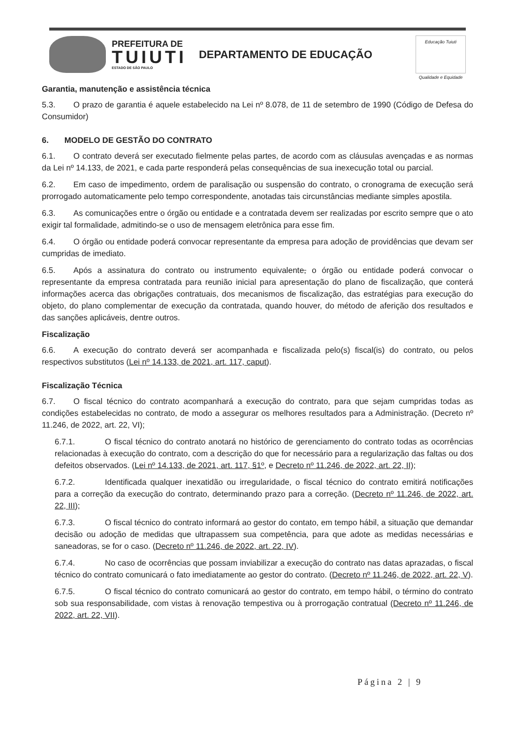PREFEITURA DE
TUIUTI
ESTADO DE SÃO PAULO
DEPARTAMENTO DE EDUCAÇÃO
Educação Tuiuti
Qualidade e Equidade
Garantia, manutenção e assistência técnica
5.3. O prazo de garantia é aquele estabelecido na Lei nº 8.078, de 11 de setembro de 1990 (Código de Defesa do Consumidor)
6. MODELO DE GESTÃO DO CONTRATO
6.1. O contrato deverá ser executado fielmente pelas partes, de acordo com as cláusulas avençadas e as normas da Lei nº 14.133, de 2021, e cada parte responderá pelas consequências de sua inexecução total ou parcial.
6.2. Em caso de impedimento, ordem de paralisação ou suspensão do contrato, o cronograma de execução será prorrogado automaticamente pelo tempo correspondente, anotadas tais circunstâncias mediante simples apostila.
6.3. As comunicações entre o órgão ou entidade e a contratada devem ser realizadas por escrito sempre que o ato exigir tal formalidade, admitindo-se o uso de mensagem eletrônica para esse fim.
6.4. O órgão ou entidade poderá convocar representante da empresa para adoção de providências que devam ser cumpridas de imediato.
6.5. Após a assinatura do contrato ou instrumento equivalente, o órgão ou entidade poderá convocar o representante da empresa contratada para reunião inicial para apresentação do plano de fiscalização, que conterá informações acerca das obrigações contratuais, dos mecanismos de fiscalização, das estratégias para execução do objeto, do plano complementar de execução da contratada, quando houver, do método de aferição dos resultados e das sanções aplicáveis, dentre outros.
Fiscalização
6.6. A execução do contrato deverá ser acompanhada e fiscalizada pelo(s) fiscal(is) do contrato, ou pelos respectivos substitutos (Lei nº 14.133, de 2021, art. 117, caput).
Fiscalização Técnica
6.7. O fiscal técnico do contrato acompanhará a execução do contrato, para que sejam cumpridas todas as condições estabelecidas no contrato, de modo a assegurar os melhores resultados para a Administração. (Decreto nº 11.246, de 2022, art. 22, VI);
6.7.1. O fiscal técnico do contrato anotará no histórico de gerenciamento do contrato todas as ocorrências relacionadas à execução do contrato, com a descrição do que for necessário para a regularização das faltas ou dos defeitos observados. (Lei nº 14.133, de 2021, art. 117, §1º, e Decreto nº 11.246, de 2022, art. 22, II);
6.7.2. Identificada qualquer inexatidão ou irregularidade, o fiscal técnico do contrato emitirá notificações para a correção da execução do contrato, determinando prazo para a correção. (Decreto nº 11.246, de 2022, art. 22, III);
6.7.3. O fiscal técnico do contrato informará ao gestor do contato, em tempo hábil, a situação que demandar decisão ou adoção de medidas que ultrapassem sua competência, para que adote as medidas necessárias e saneadoras, se for o caso. (Decreto nº 11.246, de 2022, art. 22, IV).
6.7.4. No caso de ocorrências que possam inviabilizar a execução do contrato nas datas aprazadas, o fiscal técnico do contrato comunicará o fato imediatamente ao gestor do contrato. (Decreto nº 11.246, de 2022, art. 22, V).
6.7.5. O fiscal técnico do contrato comunicará ao gestor do contrato, em tempo hábil, o término do contrato sob sua responsabilidade, com vistas à renovação tempestiva ou à prorrogação contratual (Decreto nº 11.246, de 2022, art. 22, VII).
Página 2 | 9